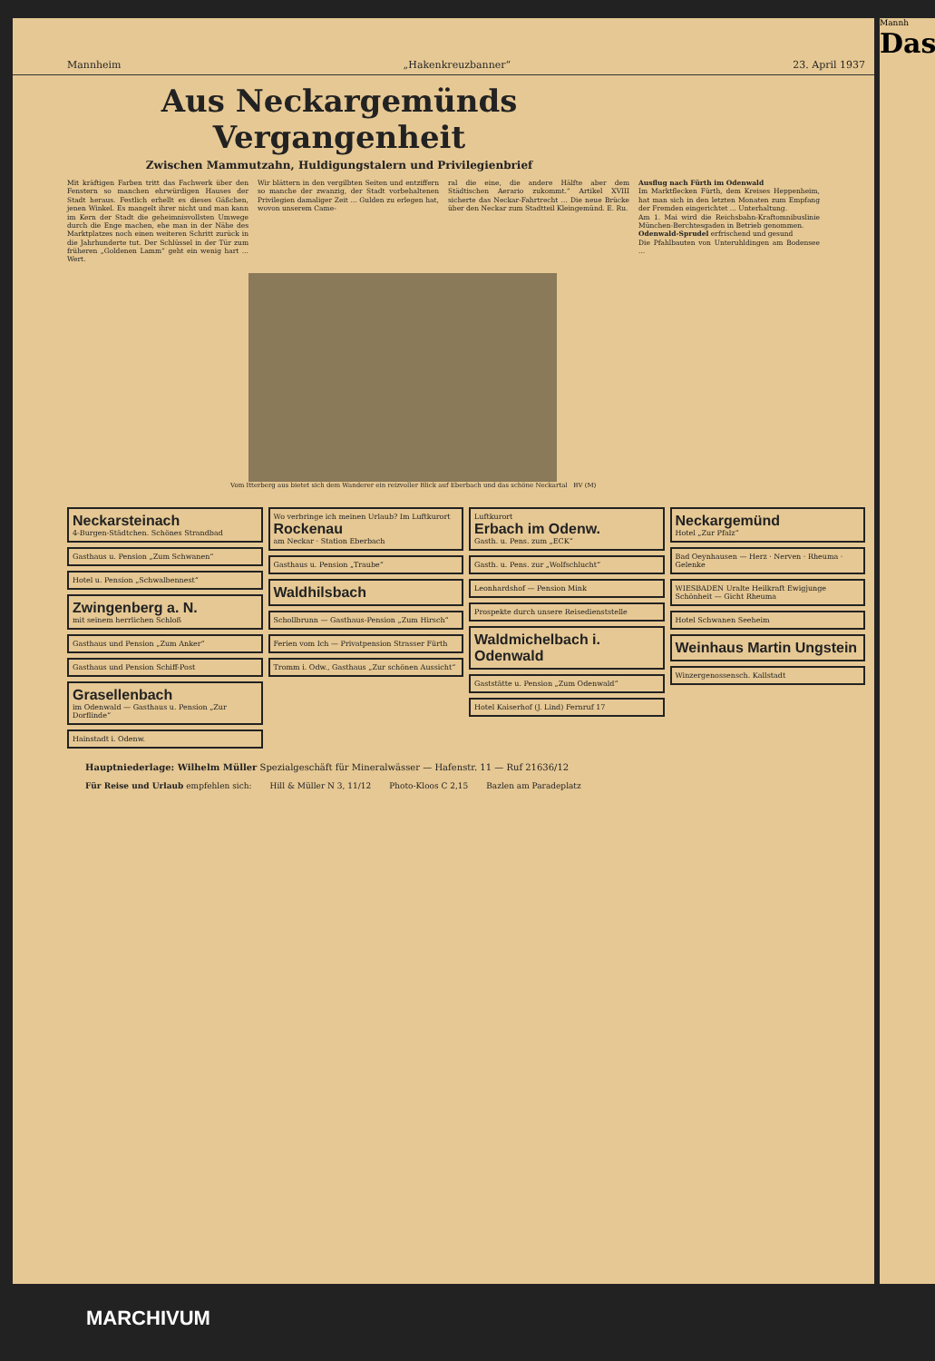Mannheim „Hakenkreuzbanner“23. April 1937
Aus Neckargemünds Vergangenheit
Zwischen Mammutzahn, Huldigungstalern und Privilegienbrief
Mit kräftigen Farben tritt das Fachwerk über den Fenstern so manchen ehrwürdigen Hauses der Stadt heraus. Festlich erhellt es dieses Gäßchen, jenen Winkel. Es mangelt ihrer nicht und man kann im Kern der Stadt die geheimnisvollsten Umwege durch die Enge machen, ehe man in der Nähe des Marktplatzes noch einen weiteren Schritt zurück in die Jahrhunderte tut. Der Schlüssel in der Tür zum früheren „Goldenen Lamm“ geht ein wenig hart ... Wert.
Wir blättern in den vergilbten Seiten und entziffern so manche der zwanzig, der Stadt vorbehaltenen Privilegien damaliger Zeit ... Gulden zu erlegen hat, wovon unserem Came-
ral die eine, die andere Hälfte aber dem Städtischen Aerario zukommt.“ Artikel XVIII sicherte das Neckar-Fahrtrecht ... Die neue Brücke über den Neckar zum Stadtteil Kleingemünd. E. Ru.
Ausflug nach Fürth im Odenwald
Im Marktflecken Fürth, dem Kreises Heppenheim, hat man sich in den letzten Monaten zum Empfang der Fremden eingerichtet ... Unterhaltung.
Am 1. Mai wird die Reichsbahn-Kraftomnibuslinie München-Berchtesgaden in Betrieb genommen.
Odenwald-Sprudel erfrischend und gesund
Die Pfahlbauten von Unteruhldingen am Bodensee ...
Vom Itterberg aus bietet sich dem Wanderer ein reizvoller Blick auf Eberbach und das schöne Neckartal BV (M)
Neckarsteinach
4-Burgen-Städtchen. Schönes Strandbad
Gasthaus u. Pension „Zum Schwanen“
Hotel u. Pension „Schwalbennest“
Zwingenberg a. N.
mit seinem herrlichen Schloß
Gasthaus und Pension „Zum Anker“
Gasthaus und Pension Schiff-Post
Grasellenbach
im Odenwald — Gasthaus u. Pension „Zur Dorflinde“
Hainstadt i. Odenw.
Wo verbringe ich meinen Urlaub? Im Luftkurort
Rockenau
am Neckar · Station Eberbach
Gasthaus u. Pension „Traube“
Waldhilsbach
Schollbrunn — Gasthaus-Pension „Zum Hirsch“
Ferien vom Ich — Privatpension Strasser Fürth
Tromm i. Odw., Gasthaus „Zur schönen Aussicht“
Luftkurort
Erbach im Odenw.
Gasth. u. Pens. zum „ECK“
Gasth. u. Pens. zur „Wolfschlucht“
Leonhardshof — Pension Mink
Prospekte durch unsere Reisedienststelle
Waldmichelbach i. Odenwald
Gaststätte u. Pension „Zum Odenwald“
Hotel Kaiserhof (J. Lind) Fernruf 17
Neckargemünd
Hotel „Zur Pfalz“
Bad Oeynhausen — Herz · Nerven · Rheuma · Gelenke
WIESBADEN Uralte Heilkraft Ewigjunge Schönheit — Gicht Rheuma
Hotel Schwanen Seeheim
Weinhaus Martin Ungstein
Winzergenossensch. Kallstadt
Hauptniederlage: Wilhelm Müller Spezialgeschäft für Mineralwässer — Hafenstr. 11 — Ruf 21636/12
Für Reise und Urlaub empfehlen sich: Hill & Müller N 3, 11/12 Photo-Kloos C 2,15 Bazlen am Paradeplatz
Mannh
Das
MARCHIVUM